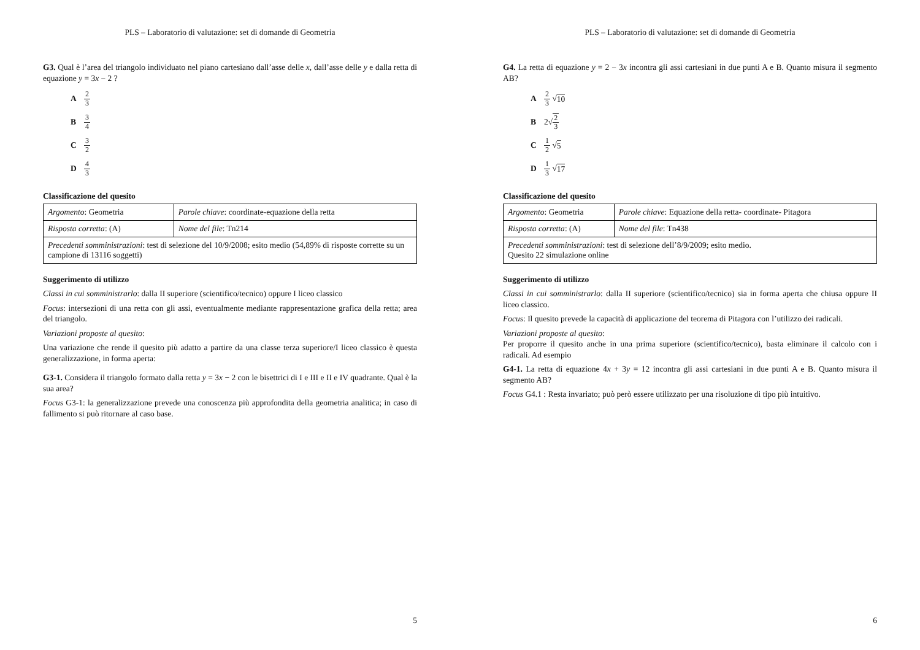PLS – Laboratorio di valutazione: set di domande di Geometria
G3. Qual è l’area del triangolo individuato nel piano cartesiano dall’asse delle x, dall’asse delle y e dalla retta di equazione y = 3x − 2 ?
A 2 3
B 3 4
C 3 2
D 4 3
Classificazione del quesito
| Argomento : Geometria | Parole chiave : coordinate-equazione della retta |
| Risposta corretta : (A) | Nome del file : Tn214 |
| Precedenti somministrazioni : test di selezione del 10/9/2008; esito medio (54,89% di risposte corrette su un campione di 13116 soggetti) | |
Suggerimento di utilizzo
Classi in cui somministrarlo: dalla II superiore (scientifico/tecnico) oppure I liceo classico
Focus: intersezioni di una retta con gli assi, eventualmente mediante rappresentazione grafica della retta; area del triangolo.
Variazioni proposte al quesito:
Una variazione che rende il quesito più adatto a partire da una classe terza superiore/I liceo classico è questa generalizzazione, in forma aperta:
G3-1. Considera il triangolo formato dalla retta y = 3x − 2 con le bisettrici di I e III e II e IV quadrante. Qual è la sua area?
Focus G3-1: la generalizzazione prevede una conoscenza più approfondita della geometria analitica; in caso di fallimento si può ritornare al caso base.
5
PLS – Laboratorio di valutazione: set di domande di Geometria
G4. La retta di equazione y = 2 − 3x incontra gli assi cartesiani in due punti A e B. Quanto misura il segmento AB?
A 2 3 √ 10
B 2√ 2 3
C 1 2 √ 5
D 1 3 √ 17
Classificazione del quesito
| Argomento : Geometria | Parole chiave : Equazione della retta- coordinate- Pitagora |
| Risposta corretta : (A) | Nome del file : Tn438 |
| Precedenti somministrazioni : test di selezione dell’8/9/2009; esito medio. Quesito 22 simulazione online | |
Suggerimento di utilizzo
Classi in cui somministrarlo: dalla II superiore (scientifico/tecnico) sia in forma aperta che chiusa oppure II liceo classico.
Focus: Il quesito prevede la capacità di applicazione del teorema di Pitagora con l’utilizzo dei radicali.
Variazioni proposte al quesito:
Per proporre il quesito anche in una prima superiore (scientifico/tecnico), basta eliminare il calcolo con i radicali. Ad esempio
G4-1. La retta di equazione 4x + 3y = 12 incontra gli assi cartesiani in due punti A e B. Quanto misura il segmento AB?
Focus G4.1 : Resta invariato; può però essere utilizzato per una risoluzione di tipo più intuitivo.
6